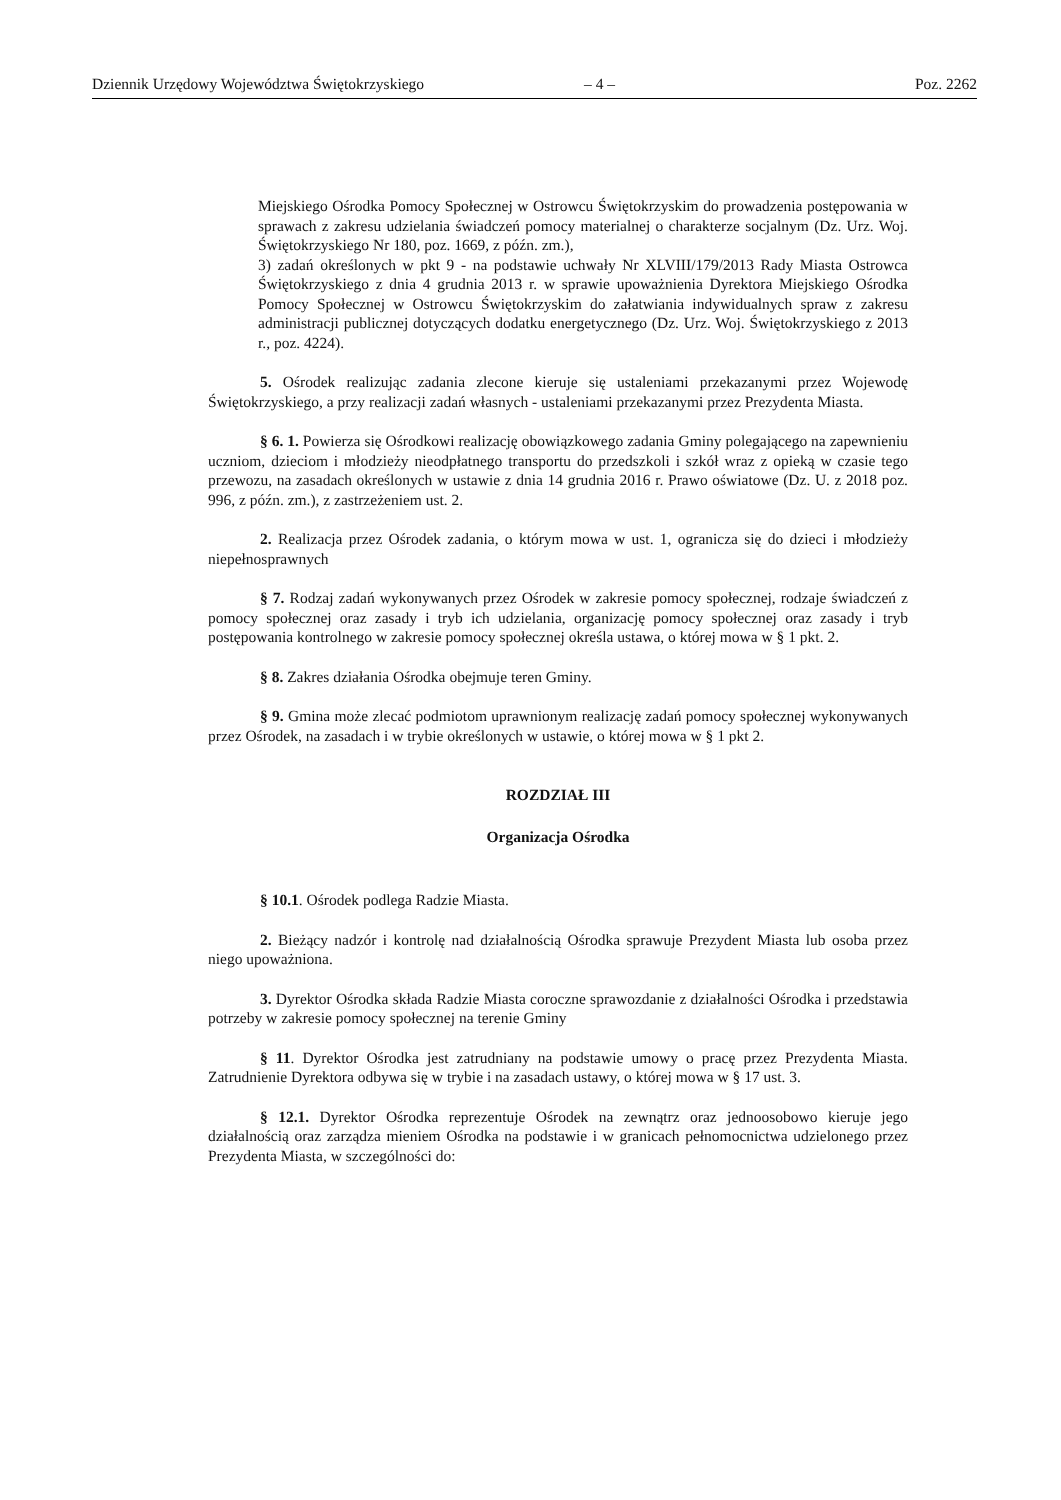Dziennik Urzędowy Województwa Świętokrzyskiego – 4 – Poz. 2262
Miejskiego Ośrodka Pomocy Społecznej w Ostrowcu Świętokrzyskim do prowadzenia postępowania w sprawach z zakresu udzielania świadczeń pomocy materialnej o charakterze socjalnym (Dz. Urz. Woj. Świętokrzyskiego Nr 180, poz. 1669, z późn. zm.),
3) zadań określonych w pkt 9 - na podstawie uchwały Nr XLVIII/179/2013 Rady Miasta Ostrowca Świętokrzyskiego z dnia 4 grudnia 2013 r. w sprawie upoważnienia Dyrektora Miejskiego Ośrodka Pomocy Społecznej w Ostrowcu Świętokrzyskim do załatwiania indywidualnych spraw z zakresu administracji publicznej dotyczących dodatku energetycznego (Dz. Urz. Woj. Świętokrzyskiego z 2013 r., poz. 4224).
5. Ośrodek realizując zadania zlecone kieruje się ustaleniami przekazanymi przez Wojewodę Świętokrzyskiego, a przy realizacji zadań własnych - ustaleniami przekazanymi przez Prezydenta Miasta.
§ 6. 1. Powierza się Ośrodkowi realizację obowiązkowego zadania Gminy polegającego na zapewnieniu uczniom, dzieciom i młodzieży nieodpłatnego transportu do przedszkoli i szkół wraz z opieką w czasie tego przewozu, na zasadach określonych w ustawie z dnia 14 grudnia 2016 r. Prawo oświatowe (Dz. U. z 2018 poz. 996, z późn. zm.), z zastrzeżeniem ust. 2.
2. Realizacja przez Ośrodek zadania, o którym mowa w ust. 1, ogranicza się do dzieci i młodzieży niepełnosprawnych
§ 7. Rodzaj zadań wykonywanych przez Ośrodek w zakresie pomocy społecznej, rodzaje świadczeń z pomocy społecznej oraz zasady i tryb ich udzielania, organizację pomocy społecznej oraz zasady i tryb postępowania kontrolnego w zakresie pomocy społecznej określa ustawa, o której mowa w § 1 pkt. 2.
§ 8. Zakres działania Ośrodka obejmuje teren Gminy.
§ 9. Gmina może zlecać podmiotom uprawnionym realizację zadań pomocy społecznej wykonywanych przez Ośrodek, na zasadach i w trybie określonych w ustawie, o której mowa w § 1 pkt 2.
ROZDZIAŁ III
Organizacja Ośrodka
§ 10.1. Ośrodek podlega Radzie Miasta.
2. Bieżący nadzór i kontrolę nad działalnością Ośrodka sprawuje Prezydent Miasta lub osoba przez niego upoważniona.
3. Dyrektor Ośrodka składa Radzie Miasta coroczne sprawozdanie z działalności Ośrodka i przedstawia potrzeby w zakresie pomocy społecznej na terenie Gminy
§ 11. Dyrektor Ośrodka jest zatrudniany na podstawie umowy o pracę przez Prezydenta Miasta. Zatrudnienie Dyrektora odbywa się w trybie i na zasadach ustawy, o której mowa w § 17 ust. 3.
§ 12.1. Dyrektor Ośrodka reprezentuje Ośrodek na zewnątrz oraz jednoosobowo kieruje jego działalnością oraz zarządza mieniem Ośrodka na podstawie i w granicach pełnomocnictwa udzielonego przez Prezydenta Miasta, w szczególności do: